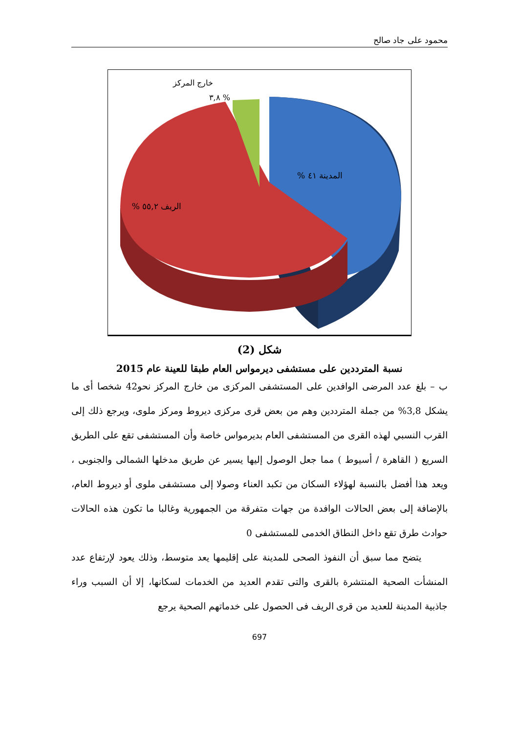محمود على جاد صالح
خارج المركز
% ٣,٨
المدينة ٤١ %
الريف ٥٥,٢ %
شكل (2)
نسبة المترددين على مستشفى ديرمواس العام طبقا للعينة عام 2015
ب – بلغ عدد المرضى الوافدين على المستشفى المركزى من خارج المركز نحو42 شخصا أى ما يشكل 3,8% من جملة المترددين وهم من بعض قرى مركزى ديروط ومركز ملوى، ويرجع ذلك إلى القرب النسبي لهذه القرى من المستشفى العام بديرمواس خاصة وأن المستشفى تقع على الطريق السريع ( القاهرة / أسيوط ) مما جعل الوصول إليها يسير عن طريق مدخلها الشمالى والجنوبى ، ويعد هذا أفضل بالنسبة لهؤلاء السكان من تكبد العناء وصولا إلى مستشفى ملوى أو ديروط العام، بالإضافة إلى بعض الحالات الوافدة من جهات متفرقة من الجمهورية وغالبا ما تكون هذه الحالات حوادث طرق تقع داخل النطاق الخدمى للمستشفى 0
يتضح مما سبق أن النفوذ الصحى للمدينة على إقليمها يعد متوسط، وذلك يعود لإرتفاع عدد المنشأت الصحية المنتشرة بالقرى والتى تقدم العديد من الخدمات لسكانها، إلا أن السبب وراء جاذبية المدينة للعديد من قرى الريف فى الحصول على خدماتهم الصحية يرجع
697